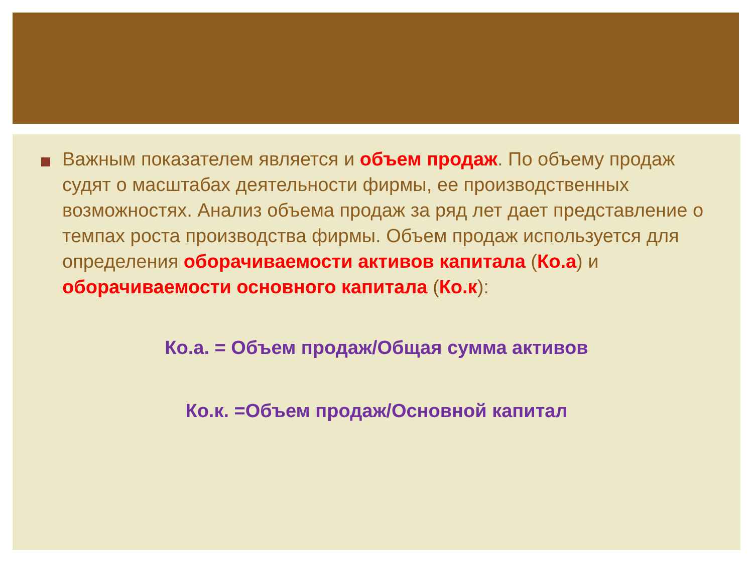Важным показателем является и объем продаж. По объему продаж судят о масштабах деятельности фирмы, ее производственных возможностях. Анализ объема продаж за ряд лет дает представление о темпах роста производства фирмы. Объем продаж используется для определения оборачиваемости активов капитала (Ко.а) и оборачиваемости основного капитала (Ко.к):
Ко.а. = Объем продаж/Общая сумма активов
Ко.к. =Объем продаж/Основной капитал